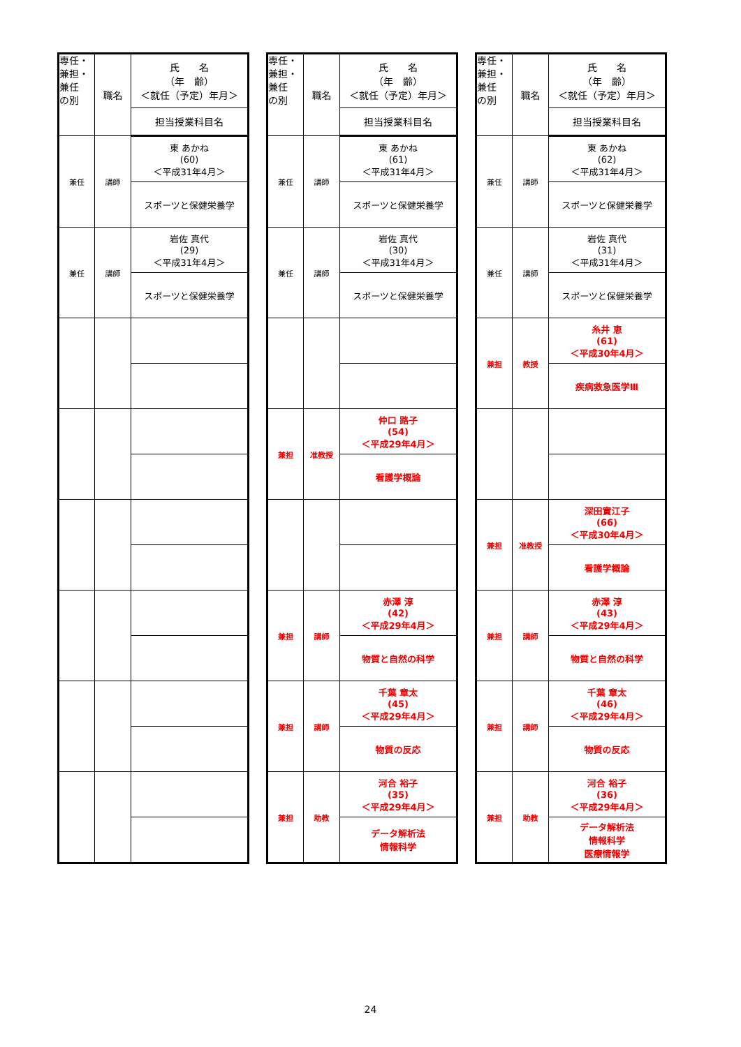| 専任・ 兼担・ 兼任 の別 | 職名 | 氏 名 （年 齢） ＜就任（予定）年月＞ |
| --- | --- | --- |
| | | 担当授業科目名 |
| 兼任 | 講師 | 東 あかね (60) ＜平成31年4月＞ |
| | | スポーツと保健栄養学 |
| 兼任 | 講師 | 岩佐 真代 (29) ＜平成31年4月＞ |
| | | スポーツと保健栄養学 |
| 専任・ 兼担・ 兼任 の別 | 職名 | 氏 名 （年 齢） ＜就任（予定）年月＞ |
| --- | --- | --- |
| | | 担当授業科目名 |
| 兼任 | 講師 | 東 あかね (61) ＜平成31年4月＞ |
| | | スポーツと保健栄養学 |
| 兼任 | 講師 | 岩佐 真代 (30) ＜平成31年4月＞ |
| | | スポーツと保健栄養学 |
| 兼担 | 准教授 | 仲口 路子 (54) ＜平成29年4月＞ |
| | | 看護学概論 |
| 兼担 | 講師 | 赤澤 淳 (42) ＜平成29年4月＞ |
| | | 物質と自然の科学 |
| 兼担 | 講師 | 千葉 章太 (45) ＜平成29年4月＞ |
| | | 物質の反応 |
| 兼担 | 助教 | 河合 裕子 (35) ＜平成29年4月＞ |
| | | データ解析法 情報科学 |
| 専任・ 兼担・ 兼任 の別 | 職名 | 氏 名 （年 齢） ＜就任（予定）年月＞ |
| --- | --- | --- |
| | | 担当授業科目名 |
| 兼任 | 講師 | 東 あかね (62) ＜平成31年4月＞ |
| | | スポーツと保健栄養学 |
| 兼任 | 講師 | 岩佐 真代 (31) ＜平成31年4月＞ |
| | | スポーツと保健栄養学 |
| 兼担 | 教授 | 糸井 恵 (61) ＜平成30年4月＞ |
| | | 疾病救急医学Ⅲ |
| 兼担 | 准教授 | 深田實江子 (66) ＜平成30年4月＞ |
| | | 看護学概論 |
| 兼担 | 講師 | 赤澤 淳 (43) ＜平成29年4月＞ |
| | | 物質と自然の科学 |
| 兼担 | 講師 | 千葉 章太 (46) ＜平成29年4月＞ |
| | | 物質の反応 |
| 兼担 | 助教 | 河合 裕子 (36) ＜平成29年4月＞ |
| | | データ解析法 情報科学 医療情報学 |
24